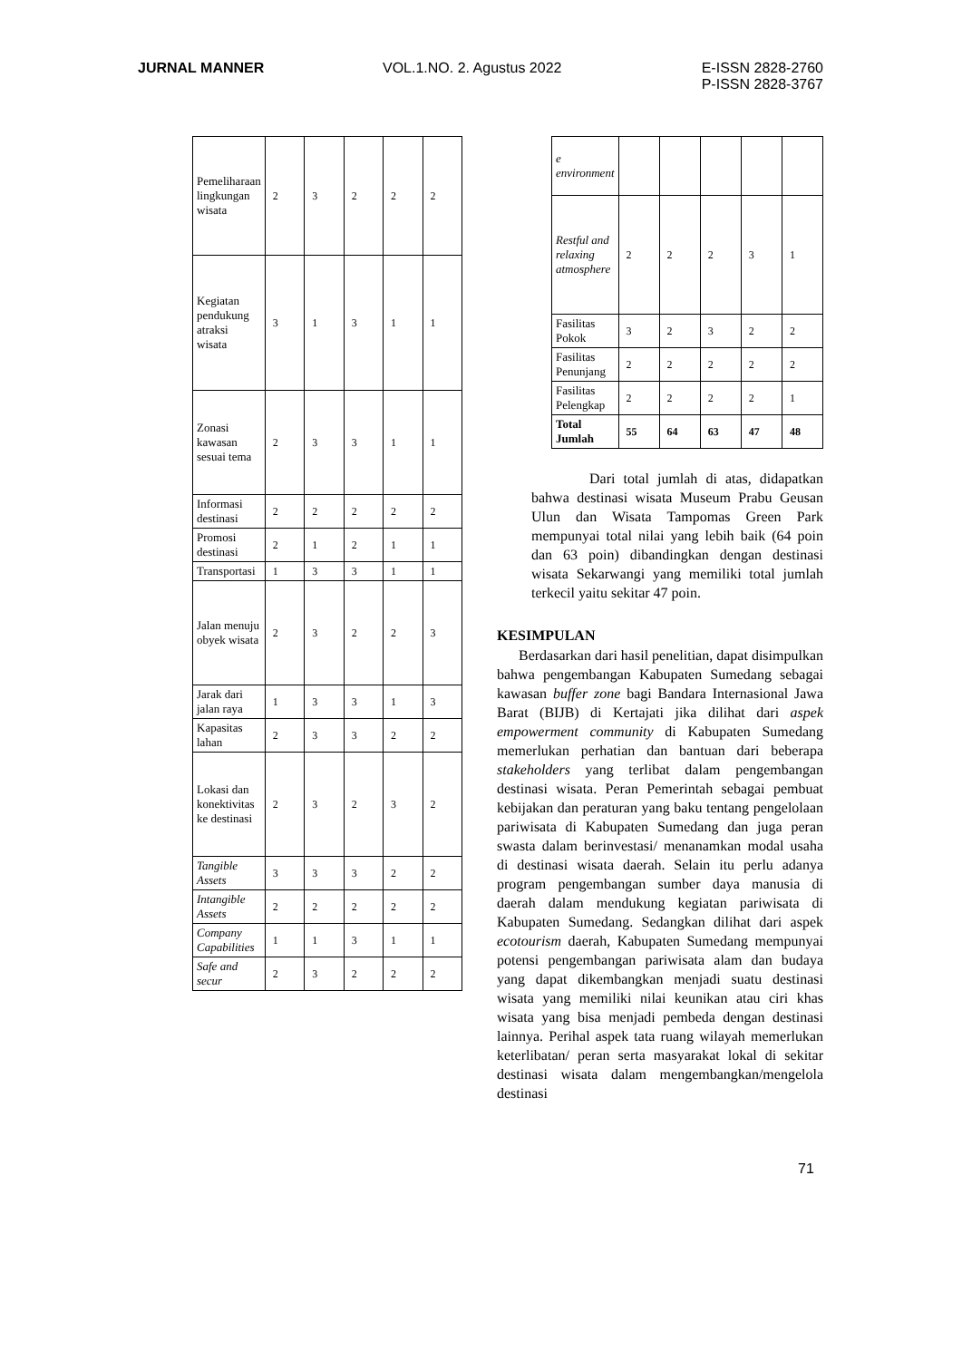JURNAL MANNER VOL.1.NO. 2. Agustus 2022
E-ISSN 2828-2760
P-ISSN 2828-3767
| Pemeliharaan lingkungan wisata | 2 | 3 | 2 | 2 | 2 |
| Kegiatan pendukung atraksi wisata | 3 | 1 | 3 | 1 | 1 |
| Zonasi kawasan sesuai tema | 2 | 3 | 3 | 1 | 1 |
| Informasi destinasi | 2 | 2 | 2 | 2 | 2 |
| Promosi destinasi | 2 | 1 | 2 | 1 | 1 |
| Transportasi | 1 | 3 | 3 | 1 | 1 |
| Jalan menuju obyek wisata | 2 | 3 | 2 | 2 | 3 |
| Jarak dari jalan raya | 1 | 3 | 3 | 1 | 3 |
| Kapasitas lahan | 2 | 3 | 3 | 2 | 2 |
| Lokasi dan konektivitas ke destinasi | 2 | 3 | 2 | 3 | 2 |
| Tangible Assets | 3 | 3 | 3 | 2 | 2 |
| Intangible Assets | 2 | 2 | 2 | 2 | 2 |
| Company Capabilities | 1 | 1 | 3 | 1 | 1 |
| Safe and secur | 2 | 3 | 2 | 2 | 2 |
| e environment | | | | | |
| Restful and relaxing atmosphere | 2 | 2 | 2 | 3 | 1 |
| Fasilitas Pokok | 3 | 2 | 3 | 2 | 2 |
| Fasilitas Penunjang | 2 | 2 | 2 | 2 | 2 |
| Fasilitas Pelengkap | 2 | 2 | 2 | 2 | 1 |
| Total Jumlah | 55 | 64 | 63 | 47 | 48 |
Dari total jumlah di atas, didapatkan bahwa destinasi wisata Museum Prabu Geusan Ulun dan Wisata Tampomas Green Park mempunyai total nilai yang lebih baik (64 poin dan 63 poin) dibandingkan dengan destinasi wisata Sekarwangi yang memiliki total jumlah terkecil yaitu sekitar 47 poin.
KESIMPULAN
Berdasarkan dari hasil penelitian, dapat disimpulkan bahwa pengembangan Kabupaten Sumedang sebagai kawasan buffer zone bagi Bandara Internasional Jawa Barat (BIJB) di Kertajati jika dilihat dari aspek empowerment community di Kabupaten Sumedang memerlukan perhatian dan bantuan dari beberapa stakeholders yang terlibat dalam pengembangan destinasi wisata. Peran Pemerintah sebagai pembuat kebijakan dan peraturan yang baku tentang pengelolaan pariwisata di Kabupaten Sumedang dan juga peran swasta dalam berinvestasi/ menanamkan modal usaha di destinasi wisata daerah. Selain itu perlu adanya program pengembangan sumber daya manusia di daerah dalam mendukung kegiatan pariwisata di Kabupaten Sumedang. Sedangkan dilihat dari aspek ecotourism daerah, Kabupaten Sumedang mempunyai potensi pengembangan pariwisata alam dan budaya yang dapat dikembangkan menjadi suatu destinasi wisata yang memiliki nilai keunikan atau ciri khas wisata yang bisa menjadi pembeda dengan destinasi lainnya. Perihal aspek tata ruang wilayah memerlukan keterlibatan/ peran serta masyarakat lokal di sekitar destinasi wisata dalam mengembangkan/mengelola destinasi
71